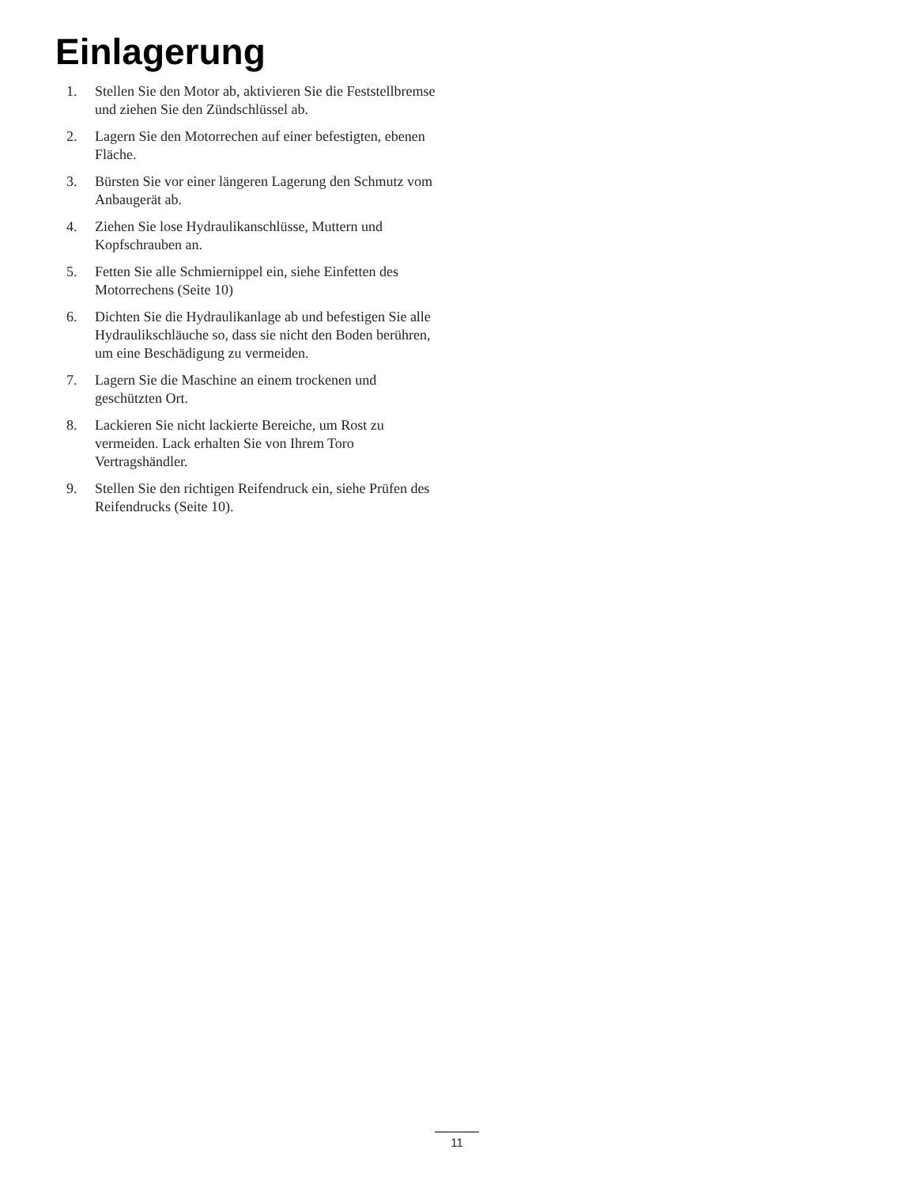Einlagerung
1. Stellen Sie den Motor ab, aktivieren Sie die Feststellbremse und ziehen Sie den Zündschlüssel ab.
2. Lagern Sie den Motorrechen auf einer befestigten, ebenen Fläche.
3. Bürsten Sie vor einer längeren Lagerung den Schmutz vom Anbaugerät ab.
4. Ziehen Sie lose Hydraulikanschlüsse, Muttern und Kopfschrauben an.
5. Fetten Sie alle Schmiernippel ein, siehe Einfetten des Motorrechens (Seite 10)
6. Dichten Sie die Hydraulikanlage ab und befestigen Sie alle Hydraulikschläuche so, dass sie nicht den Boden berühren, um eine Beschädigung zu vermeiden.
7. Lagern Sie die Maschine an einem trockenen und geschützten Ort.
8. Lackieren Sie nicht lackierte Bereiche, um Rost zu vermeiden. Lack erhalten Sie von Ihrem Toro Vertragshändler.
9. Stellen Sie den richtigen Reifendruck ein, siehe Prüfen des Reifendrucks (Seite 10).
11